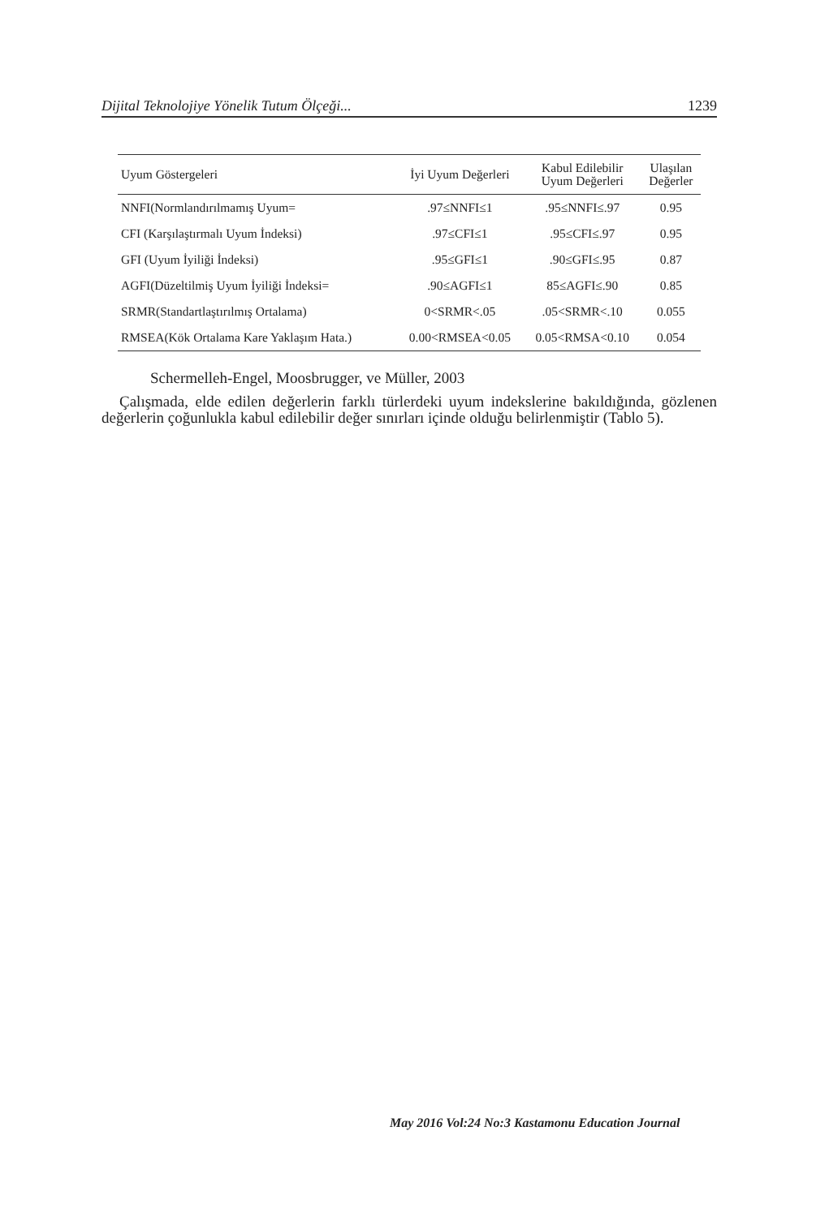Dijital Teknolojiye Yönelik Tutum Ölçeği... 1239
| Uyum Göstergeleri | İyi Uyum Değerleri | Kabul Edilebilir Uyum Değerleri | Ulaşılan Değerler |
| --- | --- | --- | --- |
| NNFI(Normlandırılmamış Uyum= | .97≤NNFI≤1 | .95≤NNFI≤.97 | 0.95 |
| CFI (Karşılaştırmalı Uyum İndeksi) | .97≤CFI≤1 | .95≤CFI≤.97 | 0.95 |
| GFI (Uyum İyiliği İndeksi) | .95≤GFI≤1 | .90≤GFI≤.95 | 0.87 |
| AGFI(Düzeltilmiş Uyum İyiliği İndeksi= | .90≤AGFI≤1 | 85≤AGFI≤.90 | 0.85 |
| SRMR(Standartlaştırılmış Ortalama) | 0<SRMR<.05 | .05<SRMR<.10 | 0.055 |
| RMSEA(Kök Ortalama Kare Yaklaşım Hata.) | 0.00<RMSEA<0.05 | 0.05<RMSA<0.10 | 0.054 |
Schermelleh-Engel, Moosbrugger, ve Müller, 2003
Çalışmada, elde edilen değerlerin farklı türlerdeki uyum indekslerine bakıldığında, gözlenen değerlerin çoğunlukla kabul edilebilir değer sınırları içinde olduğu belirlenmiştir (Tablo 5).
May 2016 Vol:24 No:3 Kastamonu Education Journal